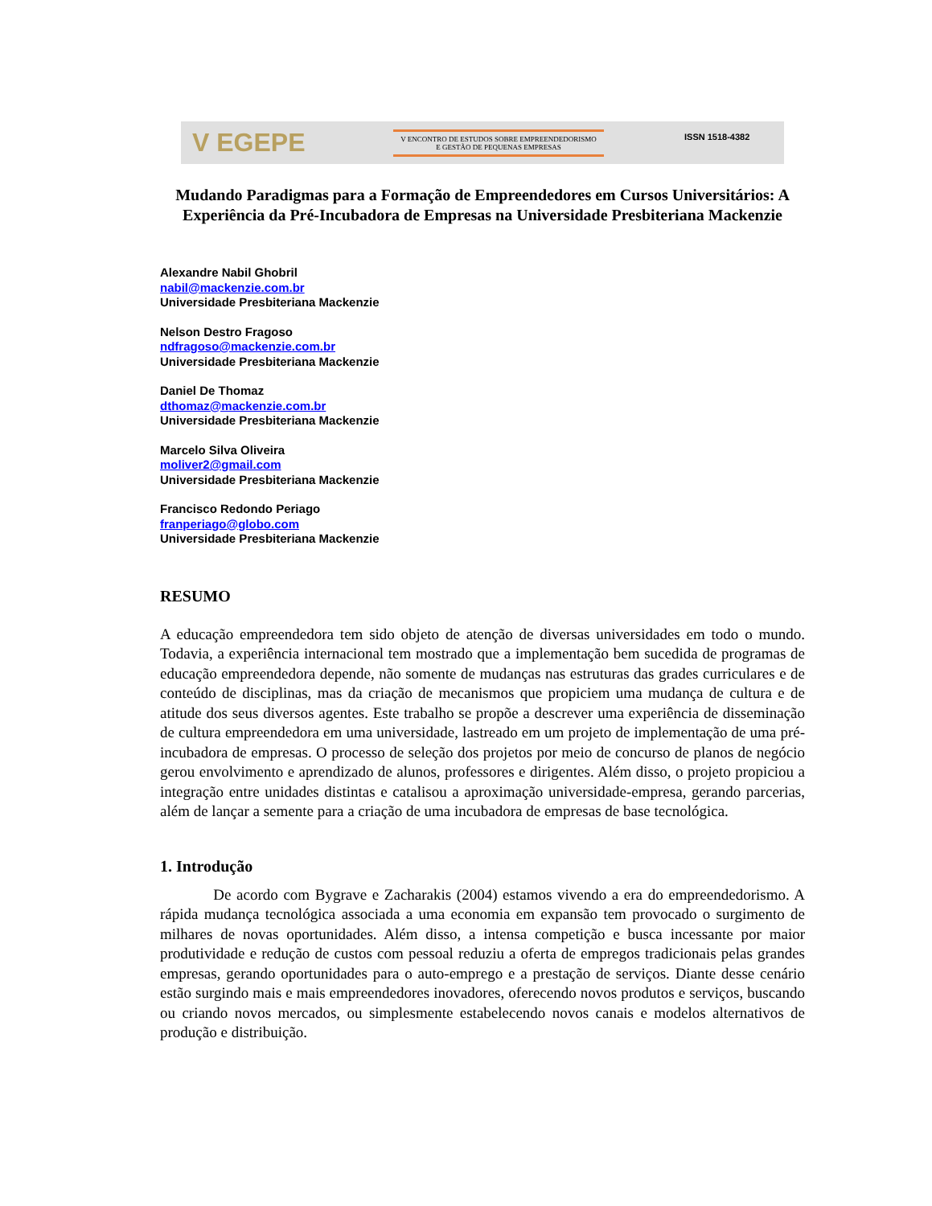V EGEPE
V ENCONTRO DE ESTUDOS SOBRE EMPREENDEDORISMO
E GESTÃO DE PEQUENAS EMPRESAS
ISSN 1518-4382
Mudando Paradigmas para a Formação de Empreendedores em Cursos Universitários: A Experiência da Pré-Incubadora de Empresas na Universidade Presbiteriana Mackenzie
Alexandre Nabil Ghobril
nabil@mackenzie.com.br
Universidade Presbiteriana Mackenzie
Nelson Destro Fragoso
ndfragoso@mackenzie.com.br
Universidade Presbiteriana Mackenzie
Daniel De Thomaz
dthomaz@mackenzie.com.br
Universidade Presbiteriana Mackenzie
Marcelo Silva Oliveira
moliver2@gmail.com
Universidade Presbiteriana Mackenzie
Francisco Redondo Periago
franperiago@globo.com
Universidade Presbiteriana Mackenzie
RESUMO
A educação empreendedora tem sido objeto de atenção de diversas universidades em todo o mundo. Todavia, a experiência internacional tem mostrado que a implementação bem sucedida de programas de educação empreendedora depende, não somente de mudanças nas estruturas das grades curriculares e de conteúdo de disciplinas, mas da criação de mecanismos que propiciem uma mudança de cultura e de atitude dos seus diversos agentes. Este trabalho se propõe a descrever uma experiência de disseminação de cultura empreendedora em uma universidade, lastreado em um projeto de implementação de uma pré-incubadora de empresas. O processo de seleção dos projetos por meio de concurso de planos de negócio gerou envolvimento e aprendizado de alunos, professores e dirigentes. Além disso, o projeto propiciou a integração entre unidades distintas e catalisou a aproximação universidade-empresa, gerando parcerias, além de lançar a semente para a criação de uma incubadora de empresas de base tecnológica.
1. Introdução
De acordo com Bygrave e Zacharakis (2004) estamos vivendo a era do empreendedorismo. A rápida mudança tecnológica associada a uma economia em expansão tem provocado o surgimento de milhares de novas oportunidades. Além disso, a intensa competição e busca incessante por maior produtividade e redução de custos com pessoal reduziu a oferta de empregos tradicionais pelas grandes empresas, gerando oportunidades para o auto-emprego e a prestação de serviços. Diante desse cenário estão surgindo mais e mais empreendedores inovadores, oferecendo novos produtos e serviços, buscando ou criando novos mercados, ou simplesmente estabelecendo novos canais e modelos alternativos de produção e distribuição.